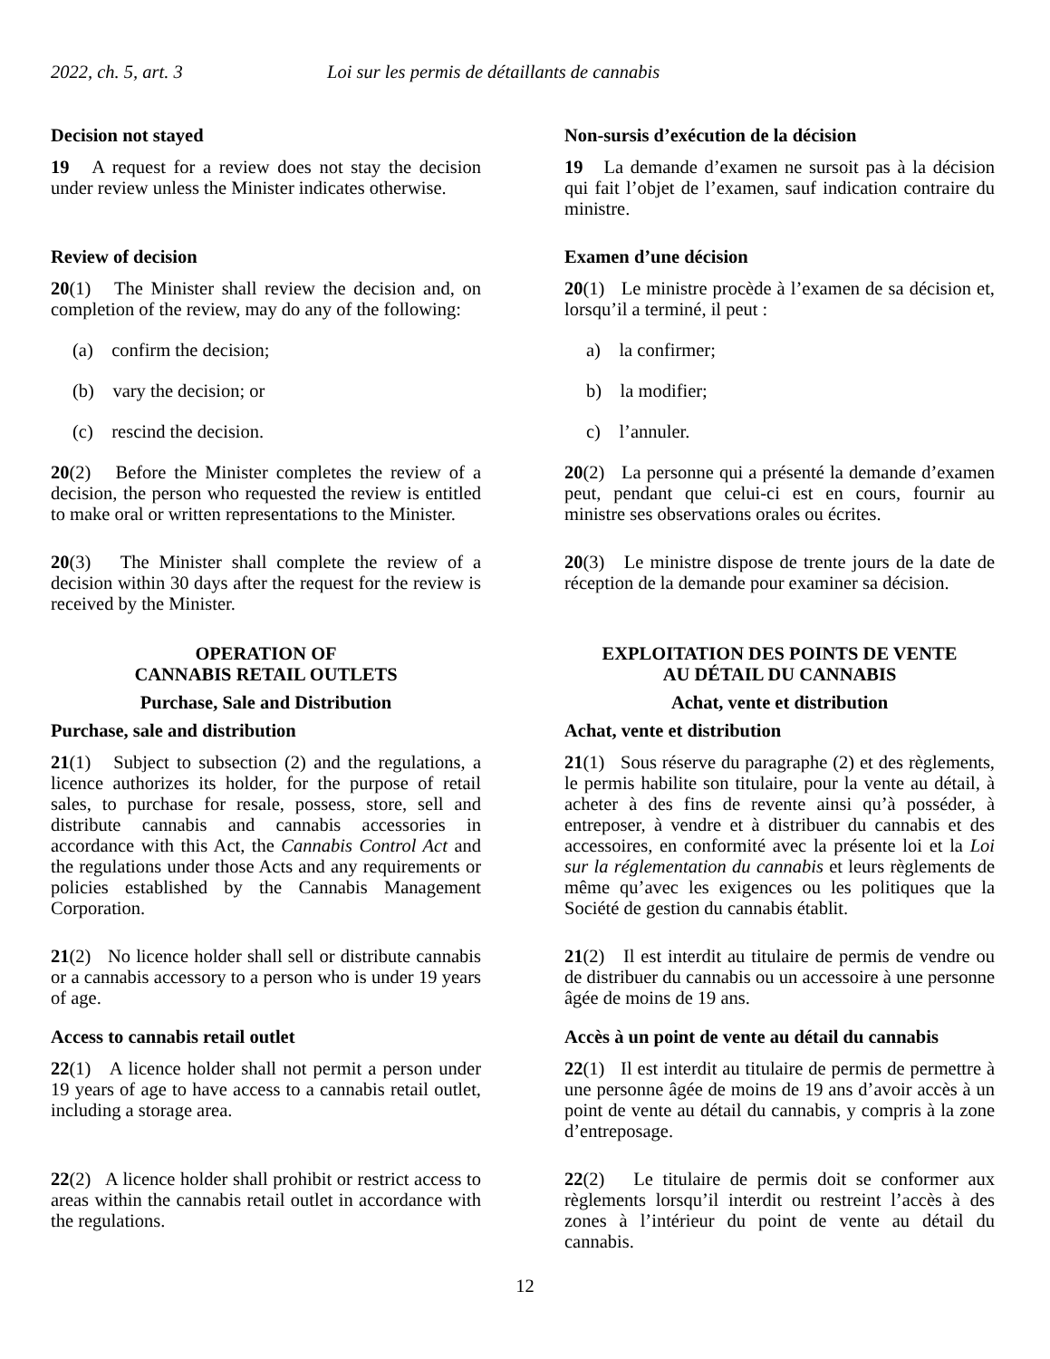2022, ch. 5, art. 3 Loi sur les permis de détaillants de cannabis
Decision not stayed
19 A request for a review does not stay the decision under review unless the Minister indicates otherwise.
Non-sursis d’exécution de la décision
19 La demande d’examen ne sursoit pas à la décision qui fait l’objet de l’examen, sauf indication contraire du ministre.
Review of decision
20(1) The Minister shall review the decision and, on completion of the review, may do any of the following:
(a) confirm the decision;
(b) vary the decision; or
(c) rescind the decision.
Examen d’une décision
20(1) Le ministre procède à l’examen de sa décision et, lorsqu’il a terminé, il peut :
a) la confirmer;
b) la modifier;
c) l’annuler.
20(2) Before the Minister completes the review of a decision, the person who requested the review is entitled to make oral or written representations to the Minister.
20(2) La personne qui a présenté la demande d’examen peut, pendant que celui-ci est en cours, fournir au ministre ses observations orales ou écrites.
20(3) The Minister shall complete the review of a decision within 30 days after the request for the review is received by the Minister.
20(3) Le ministre dispose de trente jours de la date de réception de la demande pour examiner sa décision.
OPERATION OF
CANNABIS RETAIL OUTLETS
Purchase, Sale and Distribution
Purchase, sale and distribution
21(1) Subject to subsection (2) and the regulations, a licence authorizes its holder, for the purpose of retail sales, to purchase for resale, possess, store, sell and distribute cannabis and cannabis accessories in accordance with this Act, the Cannabis Control Act and the regulations under those Acts and any requirements or policies established by the Cannabis Management Corporation.
EXPLOITATION DES POINTS DE VENTE
AU DÉTAIL DU CANNABIS
Achat, vente et distribution
Achat, vente et distribution
21(1) Sous réserve du paragraphe (2) et des règlements, le permis habilite son titulaire, pour la vente au détail, à acheter à des fins de revente ainsi qu’à posséder, à entreposer, à vendre et à distribuer du cannabis et des accessoires, en conformité avec la présente loi et la Loi sur la réglementation du cannabis et leurs règlements de même qu’avec les exigences ou les politiques que la Société de gestion du cannabis établit.
21(2) No licence holder shall sell or distribute cannabis or a cannabis accessory to a person who is under 19 years of age.
21(2) Il est interdit au titulaire de permis de vendre ou de distribuer du cannabis ou un accessoire à une personne âgée de moins de 19 ans.
Access to cannabis retail outlet
22(1) A licence holder shall not permit a person under 19 years of age to have access to a cannabis retail outlet, including a storage area.
Accès à un point de vente au détail du cannabis
22(1) Il est interdit au titulaire de permis de permettre à une personne âgée de moins de 19 ans d’avoir accès à un point de vente au détail du cannabis, y compris à la zone d’entreposage.
22(2) A licence holder shall prohibit or restrict access to areas within the cannabis retail outlet in accordance with the regulations.
22(2) Le titulaire de permis doit se conformer aux règlements lorsqu’il interdit ou restreint l’accès à des zones à l’intérieur du point de vente au détail du cannabis.
12